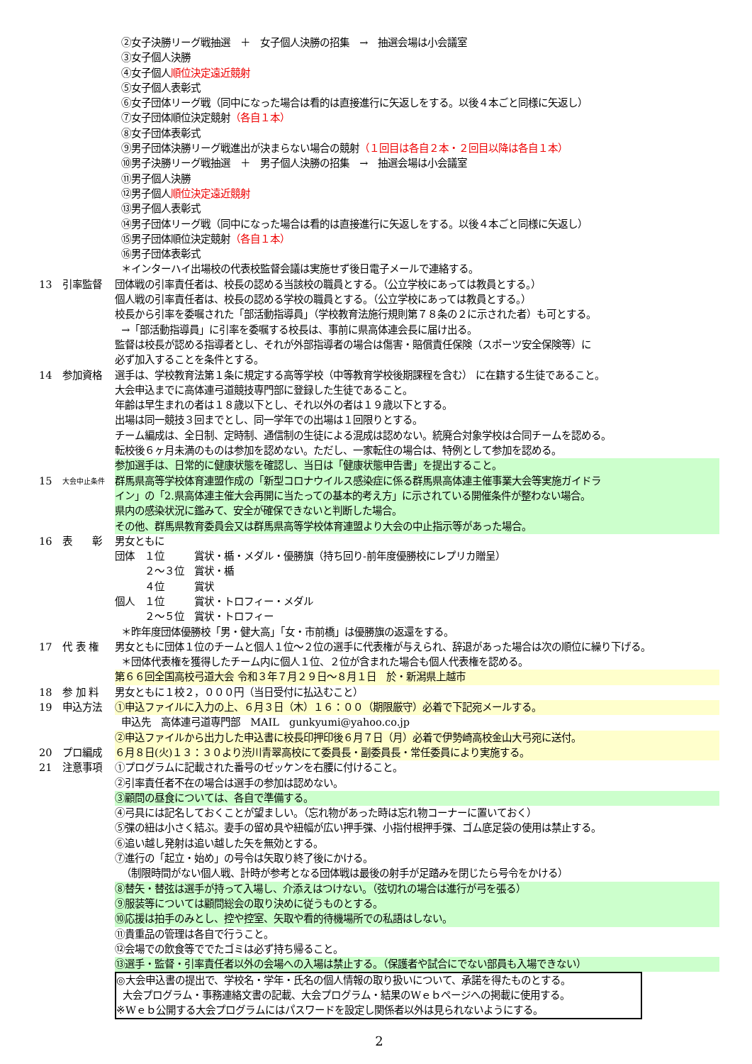②女子決勝リーグ戦抽選　＋　女子個人決勝の招集　→　抽選会場は小会議室
③女子個人決勝
④女子個人順位決定遠近競射
⑤女子個人表彰式
⑥女子団体リーグ戦（同中になった場合は看的は直接進行に矢返しをする。以後４本ごと同様に矢返し）
⑦女子団体順位決定競射（各自１本）
⑧女子団体表彰式
⑨男子団体決勝リーグ戦進出が決まらない場合の競射（１回目は各自２本・２回目以降は各自１本）
⑩男子決勝リーグ戦抽選　＋　男子個人決勝の招集　→　抽選会場は小会議室
⑪男子個人決勝
⑫男子個人順位決定遠近競射
⑬男子個人表彰式
⑭男子団体リーグ戦（同中になった場合は看的は直接進行に矢返しをする。以後４本ごと同様に矢返し）
⑮男子団体順位決定競射（各自１本）
⑯男子団体表彰式
＊インターハイ出場校の代表校監督会議は実施せず後日電子メールで連絡する。
13 引率監督 団体戦の引率責任者は、校長の認める当該校の職員とする。（公立学校にあっては教員とする。）
個人戦の引率責任者は、校長の認める学校の職員とする。（公立学校にあっては教員とする。）
校長から引率を委嘱された「部活動指導員」（学校教育法施行規則第７８条の２に示された者）も可とする。
→「部活動指導員」に引率を委嘱する校長は、事前に県高体連会長に届け出る。
監督は校長が認める指導者とし、それが外部指導者の場合は傷害・賠償責任保険（スポーツ安全保険等）に
必ず加入することを条件とする。
14 参加資格 選手は、学校教育法第１条に規定する高等学校（中等教育学校後期課程を含む） に在籍する生徒であること。
大会申込までに高体連弓道競技専門部に登録した生徒であること。
年齢は早生まれの者は１８歳以下とし、それ以外の者は１９歳以下とする。
出場は同一競技３回までとし、同一学年での出場は１回限りとする。
チーム編成は、全日制、定時制、通信制の生徒による混成は認めない。統廃合対象学校は合同チームを認める。
転校後６ヶ月未満のものは参加を認めない。ただし、一家転住の場合は、特例として参加を認める。
参加選手は、日常的に健康状態を確認し、当日は「健康状態申告書」を提出すること。
15 大会中止条件 群馬県高等学校体育連盟作成の「新型コロナウイルス感染症に係る群馬県高体連主催事業大会等実施ガイドラ
イン」の「2.県高体連主催大会再開に当たっての基本的考え方」に示されている開催条件が整わない場合。
県内の感染状況に鑑みて、安全が確保できないと判断した場合。
その他、群馬県教育委員会又は群馬県高等学校体育連盟より大会の中止指示等があった場合。
16 表　　彰 男女ともに
団体　１位　　　賞状・楯・メダル・優勝旗（持ち回り-前年度優勝校にレプリカ贈呈）
　　　２～３位　賞状・楯
　　　４位　　　賞状
個人　１位　　　賞状・トロフィー・メダル
　　　２～５位　賞状・トロフィー
＊昨年度団体優勝校「男・健大高」「女・市前橋」は優勝旗の返還をする。
17 代 表 権 男女ともに団体１位のチームと個人１位～２位の選手に代表権が与えられ、辞退があった場合は次の順位に繰り下げる。
＊団体代表権を獲得したチーム内に個人１位、２位が含まれた場合も個人代表権を認める。
第６６回全国高校弓道大会 令和３年７月２９日～８月１日　於・新潟県上越市
18 参 加 料 男女ともに１校２，０００円（当日受付に払込むこと）
19 申込方法 ①申込ファイルに入力の上、６月３日（木）１６：００（期限厳守）必着で下記宛メールする。
申込先　高体連弓道専門部　MAIL　gunkyumi@yahoo.co.jp
②申込ファイルから出力した申込書に校長印押印後６月７日（月）必着で伊勢崎高校金山大弓宛に送付。
20 プロ編成 ６月８日(火)１３：３０より渋川青翠高校にて委員長・副委員長・常任委員により実施する。
21 注意事項 ①プログラムに記載された番号のゼッケンを右腰に付けること。
②引率責任者不在の場合は選手の参加は認めない。
③顧問の昼食については、各自で準備する。
④弓具には記名しておくことが望ましい。（忘れ物があった時は忘れ物コーナーに置いておく）
⑤弽の紐は小さく結ぶ。妻手の留め具や紐幅が広い押手弽、小指付根押手弽、ゴム底足袋の使用は禁止する。
⑥追い越し発射は追い越した矢を無効とする。
⑦進行の「起立・始め」の号令は矢取り終了後にかける。
（制限時間がない個人戦、計時が参考となる団体戦は最後の射手が足踏みを閉じたら号令をかける）
⑧替矢・替弦は選手が持って入場し、介添えはつけない。（弦切れの場合は進行が弓を張る）
⑨服装等については顧問総会の取り決めに従うものとする。
⑩応援は拍手のみとし、控や控室、矢取や看的待機場所での私語はしない。
⑪貴重品の管理は各自で行うこと。
⑫会場での飲食等ででたゴミは必ず持ち帰ること。
⑬選手・監督・引率責任者以外の会場への入場は禁止する。（保護者や試合にでない部員も入場できない）
◎大会申込書の提出で、学校名・学年・氏名の個人情報の取り扱いについて、承諾を得たものとする。
大会プログラム・事務連絡文書の記載、大会プログラム・結果のWｅｂページへの掲載に使用する。
※Wｅｂ公開する大会プログラムにはパスワードを設定し関係者以外は見られないようにする。
2